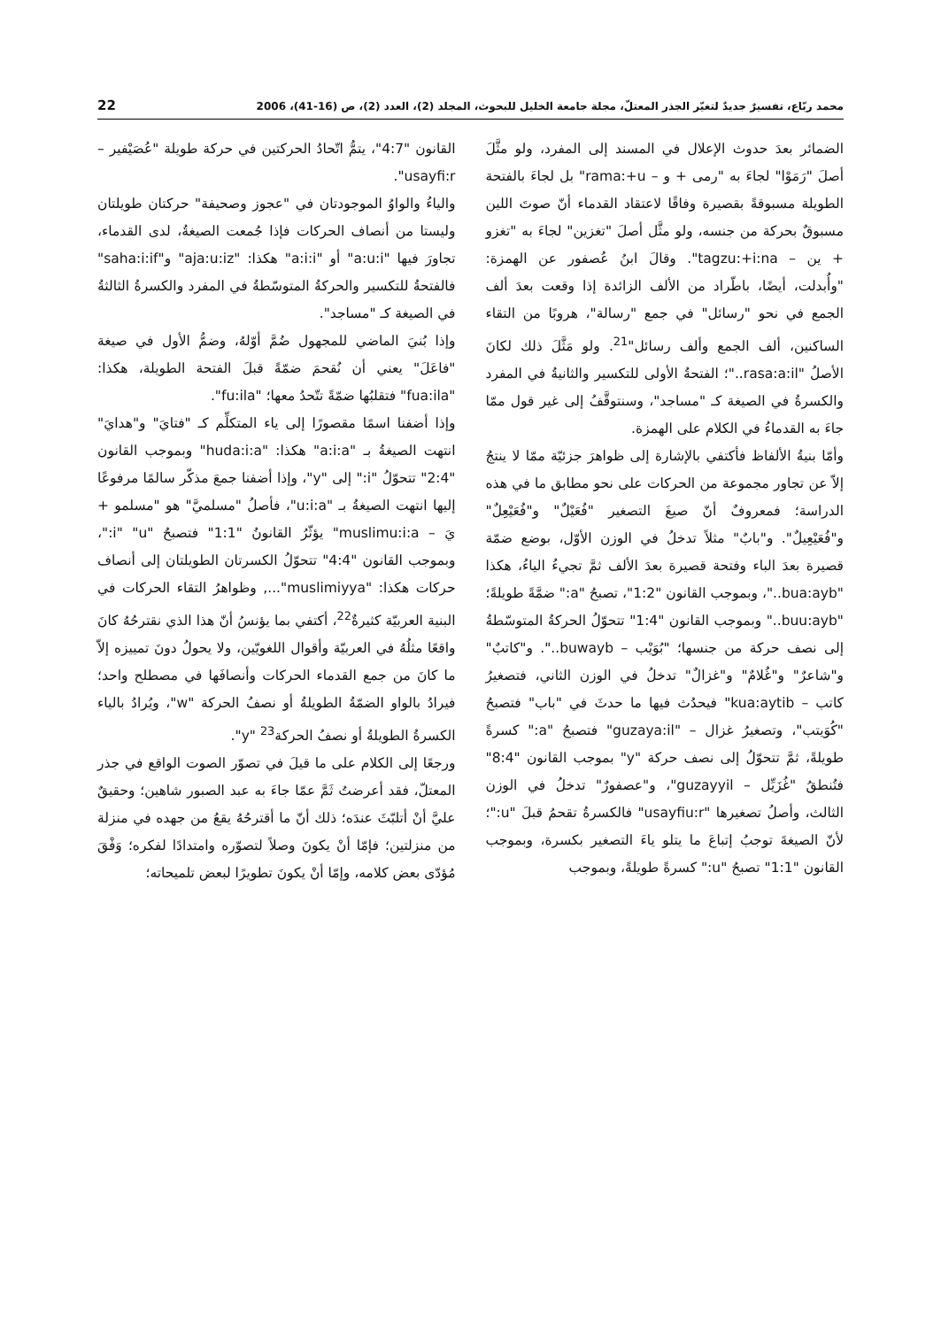محمد ربّاع، تفسيرٌ جديدٌ لتغيّر الجذر المعتلّ، مجلة جامعة الخليل للبحوث، المجلد (2)، العدد (2)، ص (16-41)، 2006 22
الضمائر بعدَ حدوث الإعلال في المسند إلى المفرد، ولو مثَّلَ أصلَ "رَمَوْا" لجاءَ به "رمى + و – rama:+u" بل لجاءَ بالفتحة الطويلة مسبوقةً بقصيرة وفاقًا لاعتقاد القدماء أنّ صوتَ اللين مسبوقٌ بحركة من جنسه، ولو مثَّل أصلَ "تغزين" لجاءَ به "تغزو + ين – tagzu:+i:na". وقالَ ابنُ عُصفور عن الهمزة: "وأُبدلت، أيضًا، باطّراد من الألف الزائدة إذا وقعت بعدَ ألف الجمع في نحو "رسائل" في جمع "رسالة"، هروبًا من التقاء الساكنين، ألف الجمع وألف رسائل"<sup>21</sup>. ولو مَثَّلَ ذلك لكانَ الأصلُ "rasa:a:il.."؛ الفتحةُ الأولى للتكسير والثانيةُ في المفرد والكسرةُ في الصيغة كـ "مساجد"، وسنتوقَّفُ إلى غير قول ممّا جاءَ به القدماءُ في الكلام على الهمزة.
وأمّا بنيةُ الألفاظ فأكتفي بالإشارة إلى ظواهرَ جزئيّة ممّا لا ينتجُ إلاّ عن تجاور مجموعة من الحركات على نحو مطابق ما في هذه الدراسة؛ فمعروفٌ أنّ صيغَ التصغير "فُعَيْلٌ" و"فُعَيْعِلٌ" و"فُعَيْعِيلٌ". و"بابٌ" مثلاً تدخلُ في الوزن الأوّل، بوضع ضمّة قصيرة بعدَ الباء وفتحة قصيرة بعدَ الألف ثمَّ تجيءُ الياءُ، هكذا "bua:ayb.."، وبموجب القانون "1:2"، تصبحُ "a:" ضمَّةً طويلةً؛ "buu:ayb.." وبموجب القانون "1:4" تتحوّلُ الحركةُ المتوسّطةُ إلى نصف حركة من جنسها؛ "بُوَيْب – buwayb..". و"كاتبٌ" و"شاعرٌ" و"غُلامٌ" و"غزالٌ" تدخلُ في الوزن الثاني، فتصغيرُ كاتب – kua:aytib" فيحدُث فيها ما حدثَ في "باب" فتصبحُ "كُوَيتب"، وتصغيرُ غزال – "guzaya:il" فتصبحُ "a:" كسرةً طويلةً، ثمَّ تتحوّلُ إلى نصف حركة "y" بموجب القانون "8:4" فتُنطقُ "غُزَيِّل – guzayyil"، و"عصفورٌ" تدخلُ في الوزن الثالث، وأصلُ تصغيرها "usayfiu:r" فالكسرةُ تقحمُ قبلَ "u:"؛ لأنّ الصيغةَ توجبُ إتباعَ ما يتلو ياءَ التصغير بكسرة، وبموجب القانون "1:1" تصبحُ "u:" كسرةً طويلةً، وبموجب
القانون "4:7"، يتمُّ اتّحادُ الحركتين في حركة طويلة "عُصَيْفير – usayfi:r".
والياءُ والواوُ الموجودتان في "عجوز وصحيفة" حركتان طويلتان وليستا من أنصاف الحركات فإذا جُمعت الصيغةُ، لدى القدماء، تجاورَ فيها "a:u:i" أو "a:i:i" هكذا: "aja:u:iz" و"saha:i:if" فالفتحةُ للتكسير والحركةُ المتوسّطةُ في المفرد والكسرةُ الثالثةُ في الصيغة كـ "مساجد".
وإذا بُنيَ الماضي للمجهول ضُمَّ أوّلهُ، وضمُّ الأول في صيغة "فاعَلَ" يعني أن نُقحمَ ضمّةً قبلَ الفتحة الطويلة، هكذا: "fua:ila" فتقلبُها ضمّةً تتّحدُ معها؛ "fu:ila".
وإذا أضفنا اسمًا مقصورًا إلى ياء المتكلِّم كـ "فتايَ" و"هدايَ" انتهت الصيغةُ بـ "a:i:a" هكذا: "huda:i:a" وبموجب القانون "2:4" تتحوّلُ "i:" إلى "y"، وإذا أضفنا جمعَ مذكّر سالمًا مرفوعًا إليها انتهت الصيغةُ بـ "u:i:a"، فأصلُ "مسلميَّ" هو "مسلمو + يَ – muslimu:i:a" يؤثّرُ القانونُ "1:1" فتصبحُ "i" "u:"، وبموجب القانون "4:4" تتحوّلُ الكسرتان الطويلتان إلى أنصاف حركات هكذا: "muslimiyya"..., وظواهرُ التقاء الحركات في البنية العربيّة كثيرةٌ<sup>22</sup>، أكتفي بما يؤنسُ أنّ هذا الذي نقترحُهُ كانَ واقعًا مثلُهُ في العربيّة وأقوال اللغويّين، ولا يحولُ دونَ تمييزه إلاّ ما كانَ من جمع القدماء الحركات وأنصافَها في مصطلح واحد؛ فيرادُ بالواو الضمّةُ الطويلةُ أو نصفُ الحركة "w"، ويُرادُ بالياء الكسرةُ الطويلةُ أو نصفُ الحركة<sup>23</sup> "y".
ورجعًا إلى الكلام على ما قيلَ في تصوّر الصوت الواقع في جذر المعتلّ، فقد أعرضتُ ثَمَّ عمّا جاءَ به عبد الصبور شاهين؛ وحقيقٌ عليَّ أنْ أتلبّثَ عندَه؛ ذلك أنّ ما أقترحُهُ يقعُ من جهده في منزلة من منزلتين؛ فإمّا أنْ يكونَ وصلاً لتصوّره وامتدادًا لفكره؛ وَفْقَ مُؤدّى بعض كلامه، وإمّا أنْ يكونَ تطويرًا لبعض تلميحاته؛